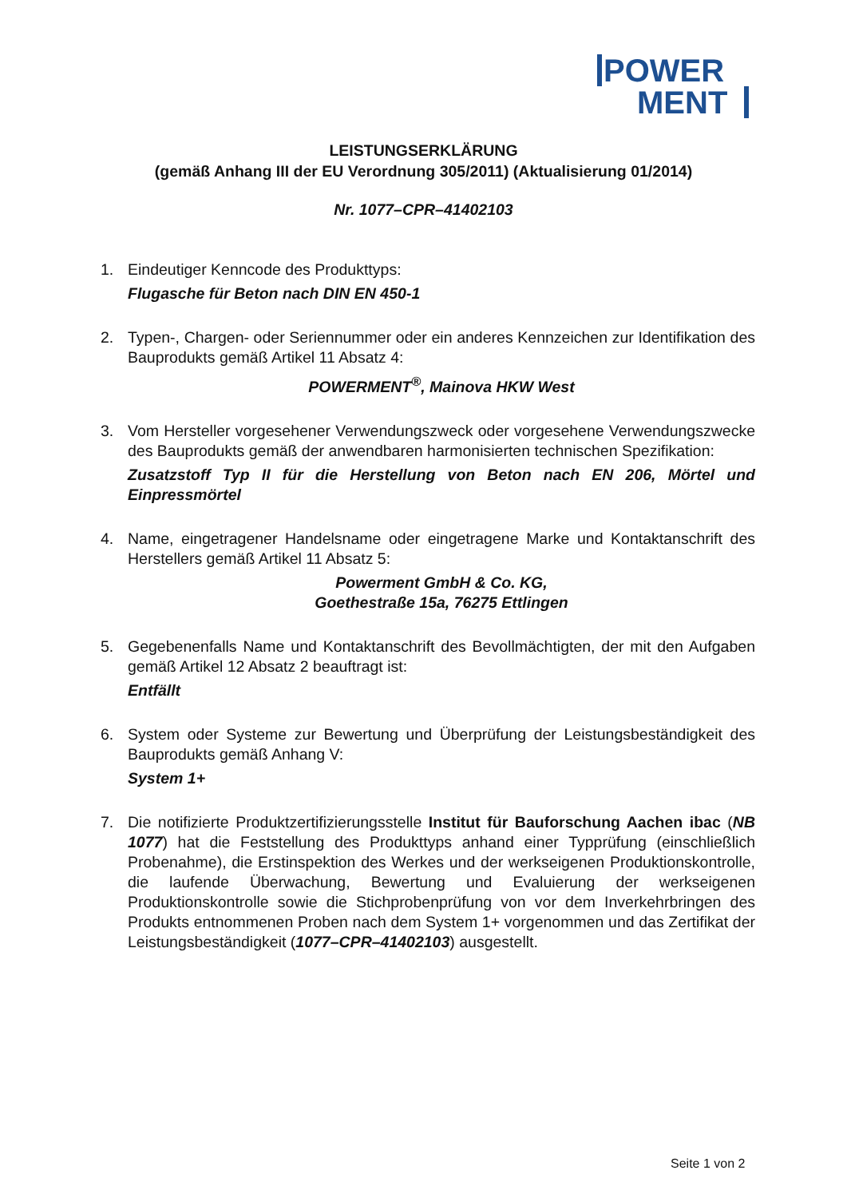POWER
MENT
LEISTUNGSERKLÄRUNG
(gemäß Anhang III der EU Verordnung 305/2011) (Aktualisierung 01/2014)
Nr. 1077–CPR–41402103
1. Eindeutiger Kenncode des Produkttyps:
Flugasche für Beton nach DIN EN 450-1
2. Typen-, Chargen- oder Seriennummer oder ein anderes Kennzeichen zur Identifikation des Bauprodukts gemäß Artikel 11 Absatz 4:
POWERMENT<sup>®</sup>, Mainova HKW West
3. Vom Hersteller vorgesehener Verwendungszweck oder vorgesehene Verwendungszwecke des Bauprodukts gemäß der anwendbaren harmonisierten technischen Spezifikation:
Zusatzstoff Typ II für die Herstellung von Beton nach EN 206, Mörtel und Einpressmörtel
4. Name, eingetragener Handelsname oder eingetragene Marke und Kontaktanschrift des Herstellers gemäß Artikel 11 Absatz 5:
Powerment GmbH & Co. KG,
Goethestraße 15a, 76275 Ettlingen
5. Gegebenenfalls Name und Kontaktanschrift des Bevollmächtigten, der mit den Aufgaben gemäß Artikel 12 Absatz 2 beauftragt ist:
Entfällt
6. System oder Systeme zur Bewertung und Überprüfung der Leistungsbeständigkeit des Bauprodukts gemäß Anhang V:
System 1+
7. Die notifizierte Produktzertifizierungsstelle Institut für Bauforschung Aachen ibac (NB 1077) hat die Feststellung des Produkttyps anhand einer Typprüfung (einschließlich Probenahme), die Erstinspektion des Werkes und der werkseigenen Produktionskontrolle, die laufende Überwachung, Bewertung und Evaluierung der werkseigenen Produktionskontrolle sowie die Stichprobenprüfung von vor dem Inverkehrbringen des Produkts entnommenen Proben nach dem System 1+ vorgenommen und das Zertifikat der Leistungsbeständigkeit (1077–CPR–41402103) ausgestellt.
Seite 1 von 2